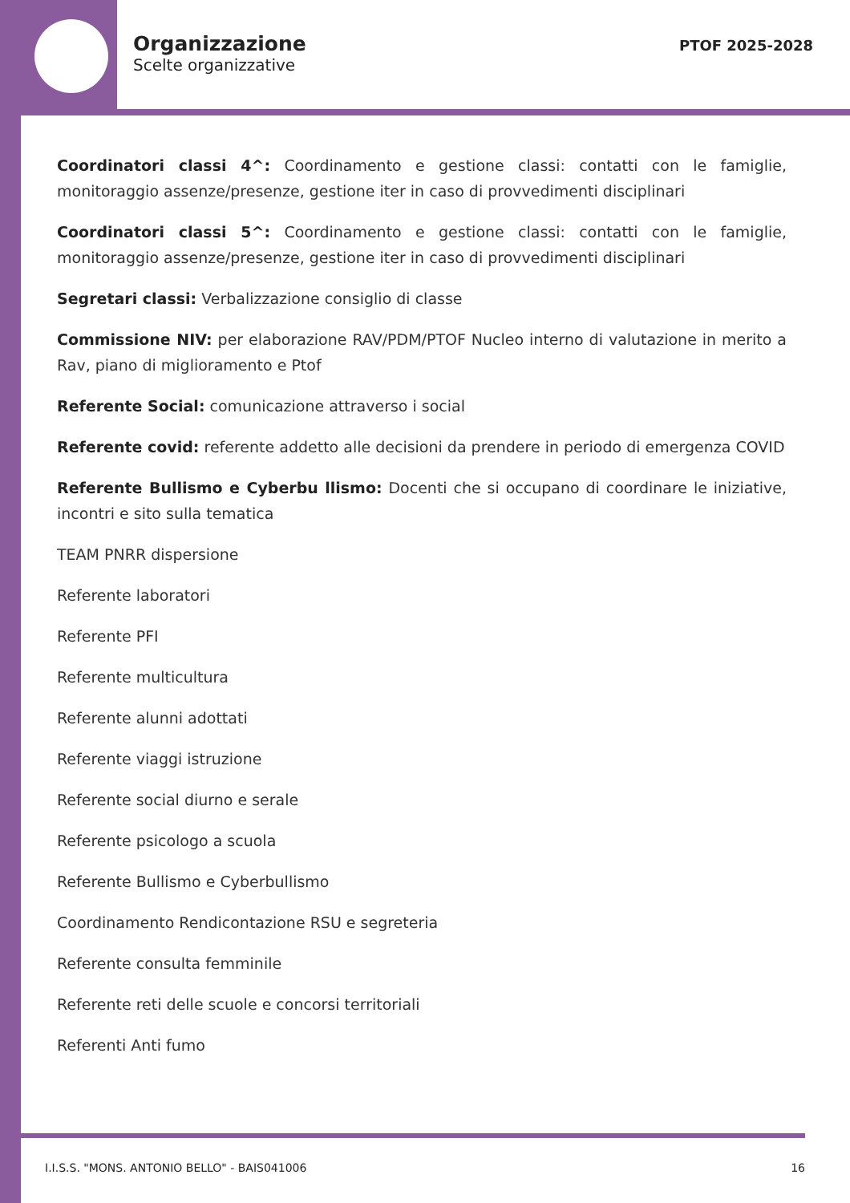Organizzazione
Scelte organizzative
PTOF 2025-2028
Coordinatori classi 4^: Coordinamento e gestione classi: contatti con le famiglie, monitoraggio assenze/presenze, gestione iter in caso di provvedimenti disciplinari
Coordinatori classi 5^: Coordinamento e gestione classi: contatti con le famiglie, monitoraggio assenze/presenze, gestione iter in caso di provvedimenti disciplinari
Segretari classi: Verbalizzazione consiglio di classe
Commissione NIV: per elaborazione RAV/PDM/PTOF Nucleo interno di valutazione in merito a Rav, piano di miglioramento e Ptof
Referente Social: comunicazione attraverso i social
Referente covid: referente addetto alle decisioni da prendere in periodo di emergenza COVID
Referente Bullismo e Cyberbu llismo: Docenti che si occupano di coordinare le iniziative, incontri e sito sulla tematica
TEAM PNRR dispersione
Referente laboratori
Referente PFI
Referente multicultura
Referente alunni adottati
Referente viaggi istruzione
Referente social diurno e serale
Referente psicologo a scuola
Referente Bullismo e Cyberbullismo
Coordinamento Rendicontazione RSU e segreteria
Referente consulta femminile
Referente reti delle scuole e concorsi territoriali
Referenti Anti fumo
I.I.S.S. "MONS. ANTONIO BELLO" - BAIS041006 16